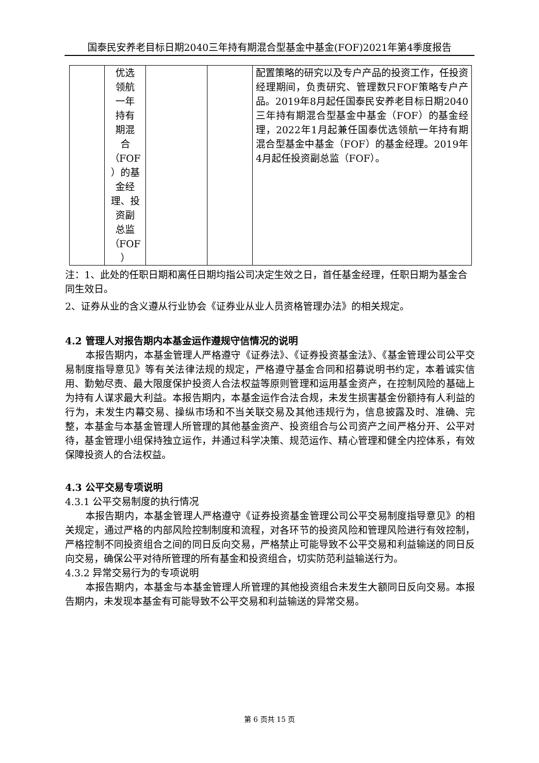国泰民安养老目标日期2040三年持有期混合型基金中基金(FOF)2021年第4季度报告
| | 优选 领航 一年 持有 期混 合 （FOF ）的基 金经 理、投 资副 总监 （FOF ） | | | 配置策略的研究以及专户产品的投资工作，任投资经理期间，负责研究、管理数只FOF策略专户产品。2019年8月起任国泰民安养老目标日期2040三年持有期混合型基金中基金（FOF）的基金经理，2022年1月起兼任国泰优选领航一年持有期混合型基金中基金（FOF）的基金经理。2019年4月起任投资副总监（FOF）。 |
注：1、此处的任职日期和离任日期均指公司决定生效之日，首任基金经理，任职日期为基金合同生效日。
2、证券从业的含义遵从行业协会《证券业从业人员资格管理办法》的相关规定。
4.2 管理人对报告期内本基金运作遵规守信情况的说明
本报告期内，本基金管理人严格遵守《证券法》、《证券投资基金法》、《基金管理公司公平交易制度指导意见》等有关法律法规的规定，严格遵守基金合同和招募说明书约定，本着诚实信用、勤勉尽责、最大限度保护投资人合法权益等原则管理和运用基金资产，在控制风险的基础上为持有人谋求最大利益。本报告期内，本基金运作合法合规，未发生损害基金份额持有人利益的行为，未发生内幕交易、操纵市场和不当关联交易及其他违规行为，信息披露及时、准确、完整，本基金与本基金管理人所管理的其他基金资产、投资组合与公司资产之间严格分开、公平对待，基金管理小组保持独立运作，并通过科学决策、规范运作、精心管理和健全内控体系，有效保障投资人的合法权益。
4.3 公平交易专项说明
4.3.1 公平交易制度的执行情况
本报告期内，本基金管理人严格遵守《证券投资基金管理公司公平交易制度指导意见》的相关规定，通过严格的内部风险控制制度和流程，对各环节的投资风险和管理风险进行有效控制，严格控制不同投资组合之间的同日反向交易，严格禁止可能导致不公平交易和利益输送的同日反向交易，确保公平对待所管理的所有基金和投资组合，切实防范利益输送行为。
4.3.2 异常交易行为的专项说明
本报告期内，本基金与本基金管理人所管理的其他投资组合未发生大额同日反向交易。本报告期内，未发现本基金有可能导致不公平交易和利益输送的异常交易。
第 6 页共 15 页